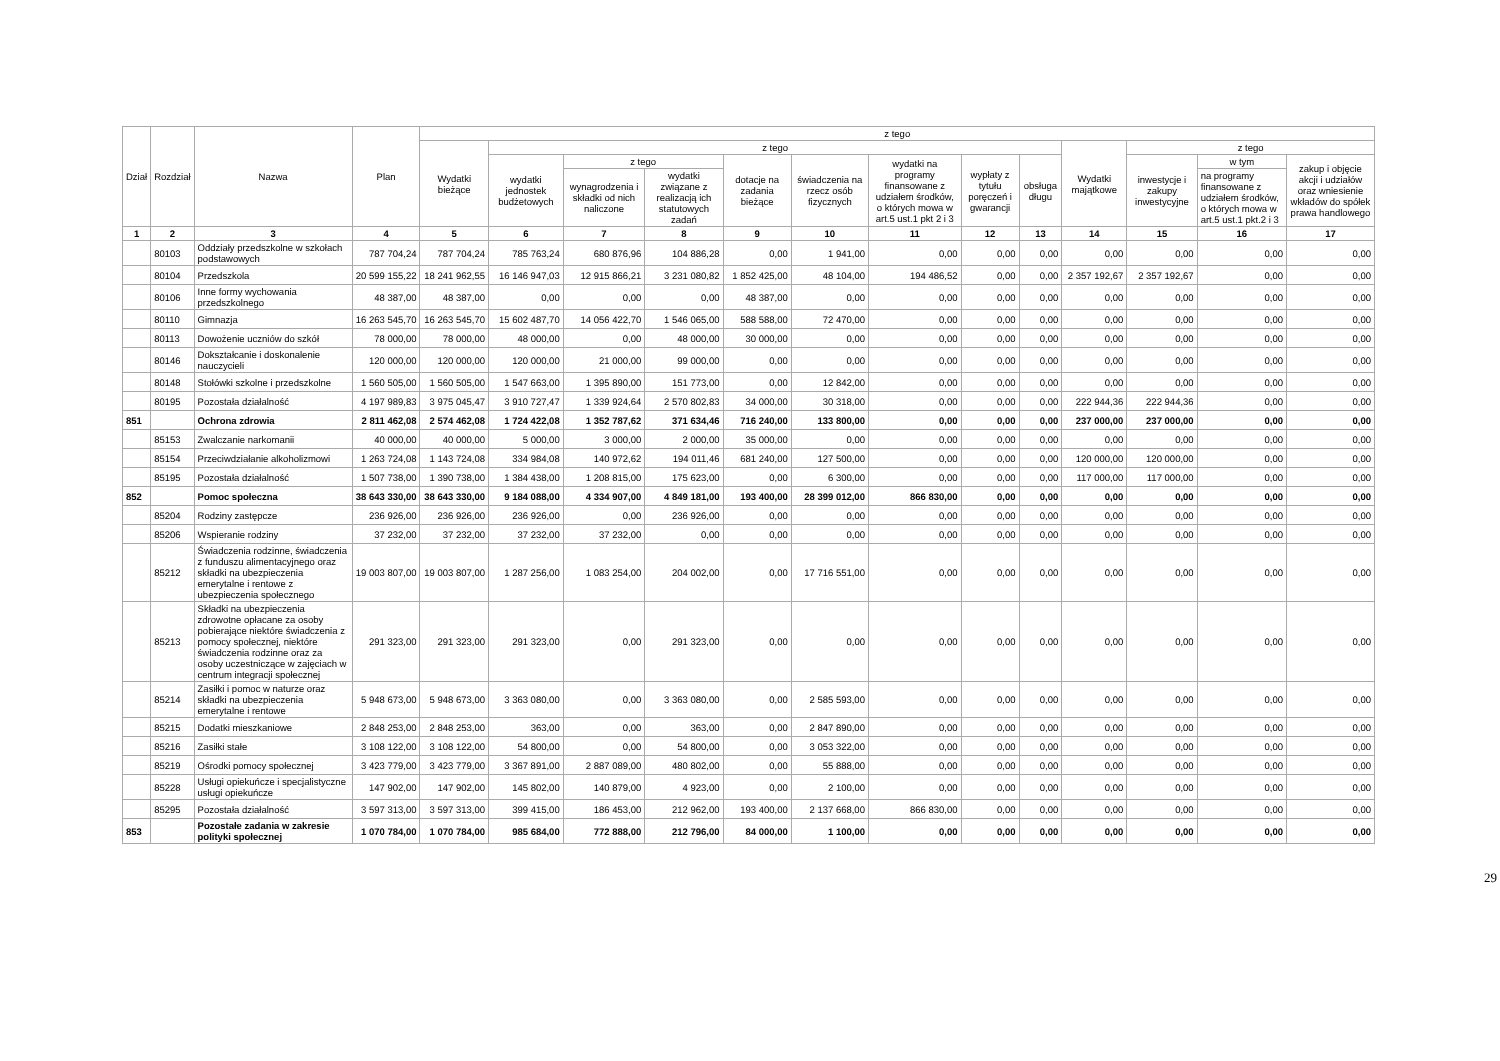| Dział | Rozdział | Nazwa | Plan | z tego | | | | | | | | | | | | |
| --- | --- | --- | --- | --- | --- | --- | --- | --- | --- | --- | --- | --- | --- | --- | --- | --- |
| | | | | Wydatki bieżące | z tego | | | | | | | | Wydatki majątkowe | z tego | | |
| | | | | | wydatki jednostek budżetowych | z tego | | dotacje na zadania bieżące | świadczenia na rzecz osób fizycznych | wydatki na programy finansowane z udziałem środków, o których mowa w art.5 ust.1 pkt 2 i 3 | wypłaty z tytułu poręczeń i gwarancji | obsługa długu | | inwestycje i zakupy inwestycyjne | w tym | zakup i objęcie akcji i udziałów oraz wniesienie wkładów do spółek prawa handlowego |
| | | | | | | wynagrodzenia i składki od nich naliczone | wydatki związane z realizacją ich statutowych zadań | | | | | | | | na programy finansowane z udziałem środków, o których mowa w art.5 ust.1 pkt.2 i 3 | |
| 1 | 2 | 3 | 4 | 5 | 6 | 7 | 8 | 9 | 10 | 11 | 12 | 13 | 14 | 15 | 16 | 17 |
| | 80103 | Oddziały przedszkolne w szkołach podstawowych | 787 704,24 | 787 704,24 | 785 763,24 | 680 876,96 | 104 886,28 | 0,00 | 1 941,00 | 0,00 | 0,00 | 0,00 | 0,00 | 0,00 | 0,00 | 0,00 |
| | 80104 | Przedszkola | 20 599 155,22 | 18 241 962,55 | 16 146 947,03 | 12 915 866,21 | 3 231 080,82 | 1 852 425,00 | 48 104,00 | 194 486,52 | 0,00 | 0,00 | 2 357 192,67 | 2 357 192,67 | 0,00 | 0,00 |
| | 80106 | Inne formy wychowania przedszkolnego | 48 387,00 | 48 387,00 | 0,00 | 0,00 | 0,00 | 48 387,00 | 0,00 | 0,00 | 0,00 | 0,00 | 0,00 | 0,00 | 0,00 | 0,00 |
| | 80110 | Gimnazja | 16 263 545,70 | 16 263 545,70 | 15 602 487,70 | 14 056 422,70 | 1 546 065,00 | 588 588,00 | 72 470,00 | 0,00 | 0,00 | 0,00 | 0,00 | 0,00 | 0,00 | 0,00 |
| | 80113 | Dowożenie uczniów do szkół | 78 000,00 | 78 000,00 | 48 000,00 | 0,00 | 48 000,00 | 30 000,00 | 0,00 | 0,00 | 0,00 | 0,00 | 0,00 | 0,00 | 0,00 | 0,00 |
| | 80146 | Dokształcanie i doskonalenie nauczycieli | 120 000,00 | 120 000,00 | 120 000,00 | 21 000,00 | 99 000,00 | 0,00 | 0,00 | 0,00 | 0,00 | 0,00 | 0,00 | 0,00 | 0,00 | 0,00 |
| | 80148 | Stołówki szkolne i przedszkolne | 1 560 505,00 | 1 560 505,00 | 1 547 663,00 | 1 395 890,00 | 151 773,00 | 0,00 | 12 842,00 | 0,00 | 0,00 | 0,00 | 0,00 | 0,00 | 0,00 | 0,00 |
| | 80195 | Pozostała działalność | 4 197 989,83 | 3 975 045,47 | 3 910 727,47 | 1 339 924,64 | 2 570 802,83 | 34 000,00 | 30 318,00 | 0,00 | 0,00 | 0,00 | 222 944,36 | 222 944,36 | 0,00 | 0,00 |
| 851 | | Ochrona zdrowia | 2 811 462,08 | 2 574 462,08 | 1 724 422,08 | 1 352 787,62 | 371 634,46 | 716 240,00 | 133 800,00 | 0,00 | 0,00 | 0,00 | 237 000,00 | 237 000,00 | 0,00 | 0,00 |
| | 85153 | Zwalczanie narkomanii | 40 000,00 | 40 000,00 | 5 000,00 | 3 000,00 | 2 000,00 | 35 000,00 | 0,00 | 0,00 | 0,00 | 0,00 | 0,00 | 0,00 | 0,00 | 0,00 |
| | 85154 | Przeciwdziałanie alkoholizmowi | 1 263 724,08 | 1 143 724,08 | 334 984,08 | 140 972,62 | 194 011,46 | 681 240,00 | 127 500,00 | 0,00 | 0,00 | 0,00 | 120 000,00 | 120 000,00 | 0,00 | 0,00 |
| | 85195 | Pozostała działalność | 1 507 738,00 | 1 390 738,00 | 1 384 438,00 | 1 208 815,00 | 175 623,00 | 0,00 | 6 300,00 | 0,00 | 0,00 | 0,00 | 117 000,00 | 117 000,00 | 0,00 | 0,00 |
| 852 | | Pomoc społeczna | 38 643 330,00 | 38 643 330,00 | 9 184 088,00 | 4 334 907,00 | 4 849 181,00 | 193 400,00 | 28 399 012,00 | 866 830,00 | 0,00 | 0,00 | 0,00 | 0,00 | 0,00 | 0,00 |
| | 85204 | Rodziny zastępcze | 236 926,00 | 236 926,00 | 236 926,00 | 0,00 | 236 926,00 | 0,00 | 0,00 | 0,00 | 0,00 | 0,00 | 0,00 | 0,00 | 0,00 | 0,00 |
| | 85206 | Wspieranie rodziny | 37 232,00 | 37 232,00 | 37 232,00 | 37 232,00 | 0,00 | 0,00 | 0,00 | 0,00 | 0,00 | 0,00 | 0,00 | 0,00 | 0,00 | 0,00 |
| | 85212 | Świadczenia rodzinne, świadczenia z funduszu alimentacyjnego oraz składki na ubezpieczenia emerytalne i rentowe z ubezpieczenia społecznego | 19 003 807,00 | 19 003 807,00 | 1 287 256,00 | 1 083 254,00 | 204 002,00 | 0,00 | 17 716 551,00 | 0,00 | 0,00 | 0,00 | 0,00 | 0,00 | 0,00 | 0,00 |
| | 85213 | Składki na ubezpieczenia zdrowotne opłacane za osoby pobierające niektóre świadczenia z pomocy społecznej, niektóre świadczenia rodzinne oraz za osoby uczestniczące w zajęciach w centrum integracji społecznej | 291 323,00 | 291 323,00 | 291 323,00 | 0,00 | 291 323,00 | 0,00 | 0,00 | 0,00 | 0,00 | 0,00 | 0,00 | 0,00 | 0,00 | 0,00 |
| | 85214 | Zasiłki i pomoc w naturze oraz składki na ubezpieczenia emerytalne i rentowe | 5 948 673,00 | 5 948 673,00 | 3 363 080,00 | 0,00 | 3 363 080,00 | 0,00 | 2 585 593,00 | 0,00 | 0,00 | 0,00 | 0,00 | 0,00 | 0,00 | 0,00 |
| | 85215 | Dodatki mieszkaniowe | 2 848 253,00 | 2 848 253,00 | 363,00 | 0,00 | 363,00 | 0,00 | 2 847 890,00 | 0,00 | 0,00 | 0,00 | 0,00 | 0,00 | 0,00 | 0,00 |
| | 85216 | Zasiłki stałe | 3 108 122,00 | 3 108 122,00 | 54 800,00 | 0,00 | 54 800,00 | 0,00 | 3 053 322,00 | 0,00 | 0,00 | 0,00 | 0,00 | 0,00 | 0,00 | 0,00 |
| | 85219 | Ośrodki pomocy społecznej | 3 423 779,00 | 3 423 779,00 | 3 367 891,00 | 2 887 089,00 | 480 802,00 | 0,00 | 55 888,00 | 0,00 | 0,00 | 0,00 | 0,00 | 0,00 | 0,00 | 0,00 |
| | 85228 | Usługi opiekuńcze i specjalistyczne usługi opiekuńcze | 147 902,00 | 147 902,00 | 145 802,00 | 140 879,00 | 4 923,00 | 0,00 | 2 100,00 | 0,00 | 0,00 | 0,00 | 0,00 | 0,00 | 0,00 | 0,00 |
| | 85295 | Pozostała działalność | 3 597 313,00 | 3 597 313,00 | 399 415,00 | 186 453,00 | 212 962,00 | 193 400,00 | 2 137 668,00 | 866 830,00 | 0,00 | 0,00 | 0,00 | 0,00 | 0,00 | 0,00 |
| 853 | | Pozostałe zadania w zakresie polityki społecznej | 1 070 784,00 | 1 070 784,00 | 985 684,00 | 772 888,00 | 212 796,00 | 84 000,00 | 1 100,00 | 0,00 | 0,00 | 0,00 | 0,00 | 0,00 | 0,00 | 0,00 |
29